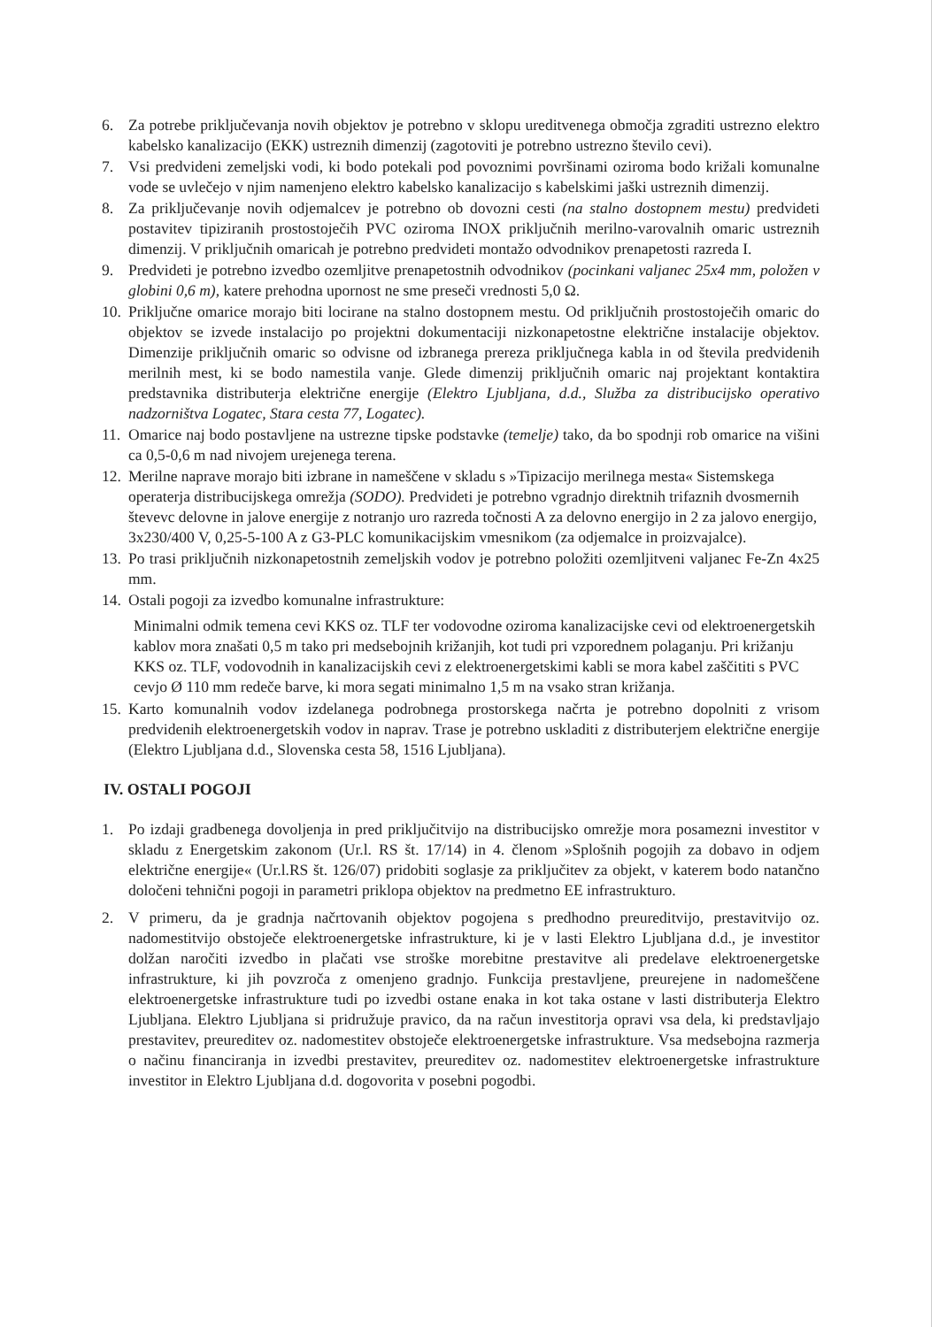6. Za potrebe priključevanja novih objektov je potrebno v sklopu ureditvenega območja zgraditi ustrezno elektro kabelsko kanalizacijo (EKK) ustreznih dimenzij (zagotoviti je potrebno ustrezno število cevi).
7. Vsi predvideni zemeljski vodi, ki bodo potekali pod povoznimi površinami oziroma bodo križali komunalne vode se uvlečejo v njim namenjeno elektro kabelsko kanalizacijo s kabelskimi jaški ustreznih dimenzij.
8. Za priključevanje novih odjemalcev je potrebno ob dovozni cesti (na stalno dostopnem mestu) predvideti postavitev tipiziranih prostostoječih PVC oziroma INOX priključnih merilno-varovalnih omaric ustreznih dimenzij. V priključnih omaricah je potrebno predvideti montažo odvodnikov prenapetosti razreda I.
9. Predvideti je potrebno izvedbo ozemljitve prenapetostnih odvodnikov (pocinkani valjanec 25x4 mm, položen v globini 0,6 m), katere prehodna upornost ne sme preseči vrednosti 5,0 Ω.
10.
Priključne omarice morajo biti locirane na stalno dostopnem mestu. Od priključnih prostostoječih omaric do objektov se izvede instalacijo po projektni dokumentaciji nizkonapetostne električne instalacije objektov. Dimenzije priključnih omaric so odvisne od izbranega prereza priključnega kabla in od števila predvidenih merilnih mest, ki se bodo namestila vanje. Glede dimenzij priključnih omaric naj projektant kontaktira predstavnika distributerja električne energije (Elektro Ljubljana, d.d., Služba za distribucijsko operativo nadzorništva Logatec, Stara cesta 77, Logatec).
11.
Omarice naj bodo postavljene na ustrezne tipske podstavke (temelje) tako, da bo spodnji rob omarice na višini ca 0,5-0,6 m nad nivojem urejenega terena.
12.
Merilne naprave morajo biti izbrane in nameščene v skladu s »Tipizacijo merilnega mesta« Sistemskega operaterja distribucijskega omrežja (SODO). Predvideti je potrebno vgradnjo direktnih trifaznih dvosmernih števevc delovne in jalove energije z notranjo uro razreda točnosti A za delovno energijo in 2 za jalovo energijo, 3x230/400 V, 0,25-5-100 A z G3-PLC komunikacijskim vmesnikom (za odjemalce in proizvajalce).
13.
Po trasi priključnih nizkonapetostnih zemeljskih vodov je potrebno položiti ozemljitveni valjanec Fe-Zn 4x25 mm.
14.
Ostali pogoji za izvedbo komunalne infrastrukture:
Minimalni odmik temena cevi KKS oz. TLF ter vodovodne oziroma kanalizacijske cevi od elektroenergetskih kablov mora znašati 0,5 m tako pri medsebojnih križanjih, kot tudi pri vzporednem polaganju. Pri križanju KKS oz. TLF, vodovodnih in kanalizacijskih cevi z elektroenergetskimi kabli se mora kabel zaščititi s PVC cevjo Ø 110 mm redeče barve, ki mora segati minimalno 1,5 m na vsako stran križanja.
15.
Karto komunalnih vodov izdelanega podrobnega prostorskega načrta je potrebno dopolniti z vrisom predvidenih elektroenergetskih vodov in naprav. Trase je potrebno uskladiti z distributerjem električne energije (Elektro Ljubljana d.d., Slovenska cesta 58, 1516 Ljubljana).
IV. OSTALI POGOJI
1. Po izdaji gradbenega dovoljenja in pred priključitvijo na distribucijsko omrežje mora posamezni investitor v skladu z Energetskim zakonom (Ur.l. RS št. 17/14) in 4. členom »Splošnih pogojih za dobavo in odjem električne energije« (Ur.l.RS št. 126/07) pridobiti soglasje za priključitev za objekt, v katerem bodo natančno določeni tehnični pogoji in parametri priklopa objektov na predmetno EE infrastrukturo.
2. V primeru, da je gradnja načrtovanih objektov pogojena s predhodno preureditvijo, prestavitvijo oz. nadomestitvijo obstoječe elektroenergetske infrastrukture, ki je v lasti Elektro Ljubljana d.d., je investitor dolžan naročiti izvedbo in plačati vse stroške morebitne prestavitve ali predelave elektroenergetske infrastrukture, ki jih povzroča z omenjeno gradnjo. Funkcija prestavljene, preurejene in nadomeščene elektroenergetske infrastrukture tudi po izvedbi ostane enaka in kot taka ostane v lasti distributerja Elektro Ljubljana. Elektro Ljubljana si pridružuje pravico, da na račun investitorja opravi vsa dela, ki predstavljajo prestavitev, preureditev oz. nadomestitev obstoječe elektroenergetske infrastrukture. Vsa medsebojna razmerja o načinu financiranja in izvedbi prestavitev, preureditev oz. nadomestitev elektroenergetske infrastrukture investitor in Elektro Ljubljana d.d. dogovorita v posebni pogodbi.